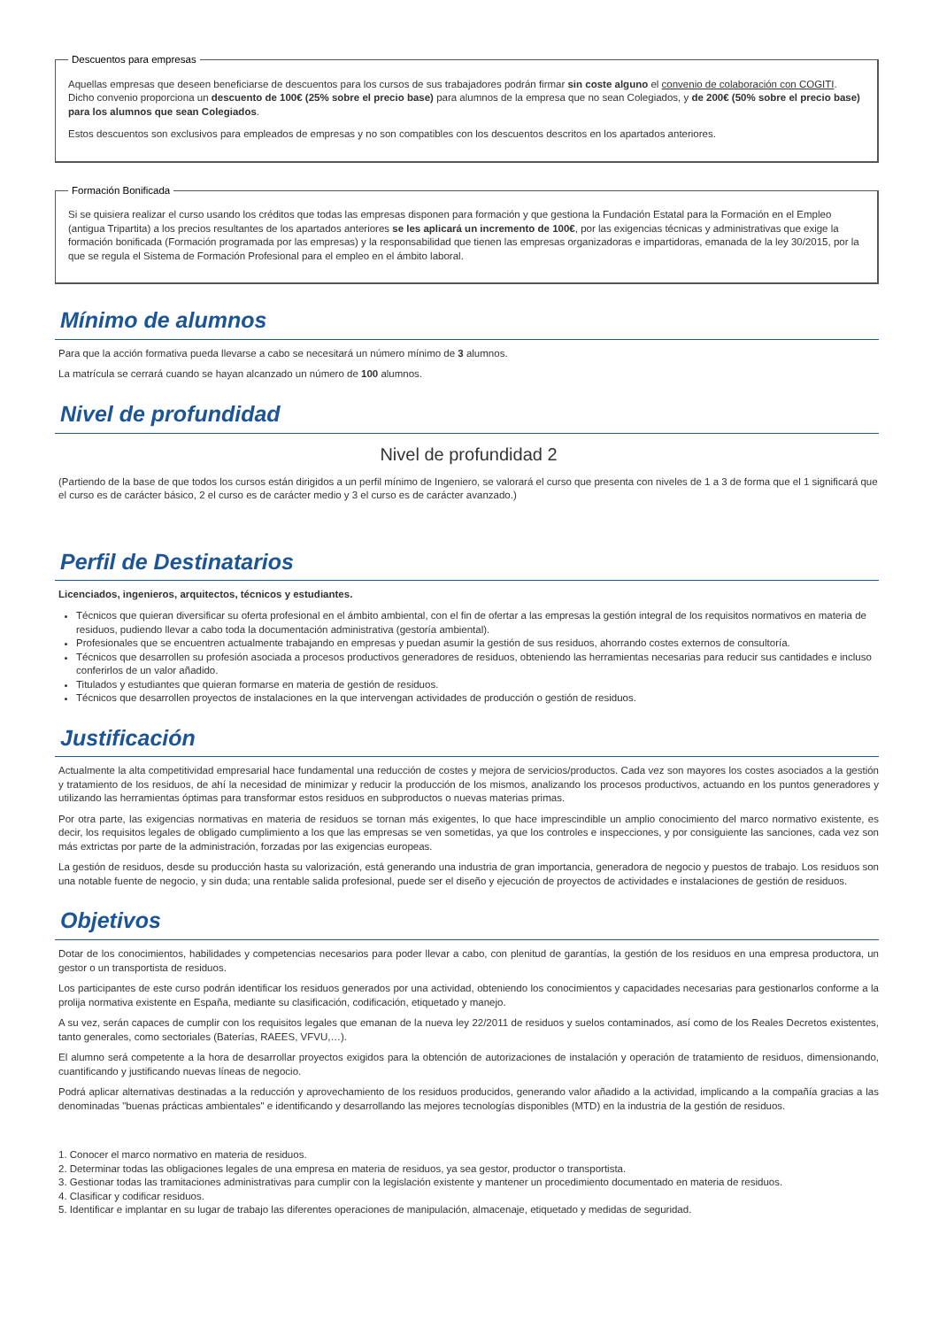Descuentos para empresas
Aquellas empresas que deseen beneficiarse de descuentos para los cursos de sus trabajadores podrán firmar sin coste alguno el convenio de colaboración con COGITI. Dicho convenio proporciona un descuento de 100€ (25% sobre el precio base) para alumnos de la empresa que no sean Colegiados, y de 200€ (50% sobre el precio base) para los alumnos que sean Colegiados.
Estos descuentos son exclusivos para empleados de empresas y no son compatibles con los descuentos descritos en los apartados anteriores.
Formación Bonificada
Si se quisiera realizar el curso usando los créditos que todas las empresas disponen para formación y que gestiona la Fundación Estatal para la Formación en el Empleo (antigua Tripartita) a los precios resultantes de los apartados anteriores se les aplicará un incremento de 100€, por las exigencias técnicas y administrativas que exige la formación bonificada (Formación programada por las empresas) y la responsabilidad que tienen las empresas organizadoras e impartidoras, emanada de la ley 30/2015, por la que se regula el Sistema de Formación Profesional para el empleo en el ámbito laboral.
Mínimo de alumnos
Para que la acción formativa pueda llevarse a cabo se necesitará un número mínimo de 3 alumnos.
La matrícula se cerrará cuando se hayan alcanzado un número de 100 alumnos.
Nivel de profundidad
Nivel de profundidad 2
(Partiendo de la base de que todos los cursos están dirigidos a un perfil mínimo de Ingeniero, se valorará el curso que presenta con niveles de 1 a 3 de forma que el 1 significará que el curso es de carácter básico, 2 el curso es de carácter medio y 3 el curso es de carácter avanzado.)
Perfil de Destinatarios
Licenciados, ingenieros, arquitectos, técnicos y estudiantes.
Técnicos que quieran diversificar su oferta profesional en el ámbito ambiental, con el fin de ofertar a las empresas la gestión integral de los requisitos normativos en materia de residuos, pudiendo llevar a cabo toda la documentación administrativa (gestoría ambiental).
Profesionales que se encuentren actualmente trabajando en empresas y puedan asumir la gestión de sus residuos, ahorrando costes externos de consultoría.
Técnicos que desarrollen su profesión asociada a procesos productivos generadores de residuos, obteniendo las herramientas necesarias para reducir sus cantidades e incluso conferirlos de un valor añadido.
Titulados y estudiantes que quieran formarse en materia de gestión de residuos.
Técnicos que desarrollen proyectos de instalaciones en la que intervengan actividades de producción o gestión de residuos.
Justificación
Actualmente la alta competitividad empresarial hace fundamental una reducción de costes y mejora de servicios/productos. Cada vez son mayores los costes asociados a la gestión y tratamiento de los residuos, de ahí la necesidad de minimizar y reducir la producción de los mismos, analizando los procesos productivos, actuando en los puntos generadores y utilizando las herramientas óptimas para transformar estos residuos en subproductos o nuevas materias primas.
Por otra parte, las exigencias normativas en materia de residuos se tornan más exigentes, lo que hace imprescindible un amplio conocimiento del marco normativo existente, es decir, los requisitos legales de obligado cumplimiento a los que las empresas se ven sometidas, ya que los controles e inspecciones, y por consiguiente las sanciones, cada vez son más extrictas por parte de la administración, forzadas por las exigencias europeas.
La gestión de residuos, desde su producción hasta su valorización, está generando una industria de gran importancia, generadora de negocio y puestos de trabajo. Los residuos son una notable fuente de negocio, y sin duda; una rentable salida profesional, puede ser el diseño y ejecución de proyectos de actividades e instalaciones de gestión de residuos.
Objetivos
Dotar de los conocimientos, habilidades y competencias necesarios para poder llevar a cabo, con plenitud de garantías, la gestión de los residuos en una empresa productora, un gestor o un transportista de residuos.
Los participantes de este curso podrán identificar los residuos generados por una actividad, obteniendo los conocimientos y capacidades necesarias para gestionarlos conforme a la prolija normativa existente en España, mediante su clasificación, codificación, etiquetado y manejo.
A su vez, serán capaces de cumplir con los requisitos legales que emanan de la nueva ley 22/2011 de residuos y suelos contaminados, así como de los Reales Decretos existentes, tanto generales, como sectoriales (Baterías, RAEES, VFVU,…).
El alumno será competente a la hora de desarrollar proyectos exigidos para la obtención de autorizaciones de instalación y operación de tratamiento de residuos, dimensionando, cuantificando y justificando nuevas líneas de negocio.
Podrá aplicar alternativas destinadas a la reducción y aprovechamiento de los residuos producidos, generando valor añadido a la actividad, implicando a la compañía gracias a las denominadas "buenas prácticas ambientales" e identificando y desarrollando las mejores tecnologías disponibles (MTD) en la industria de la gestión de residuos.
1. Conocer el marco normativo en materia de residuos.
2. Determinar todas las obligaciones legales de una empresa en materia de residuos, ya sea gestor, productor o transportista.
3. Gestionar todas las tramitaciones administrativas para cumplir con la legislación existente y mantener un procedimiento documentado en materia de residuos.
4. Clasificar y codificar residuos.
5. Identificar e implantar en su lugar de trabajo las diferentes operaciones de manipulación, almacenaje, etiquetado y medidas de seguridad.